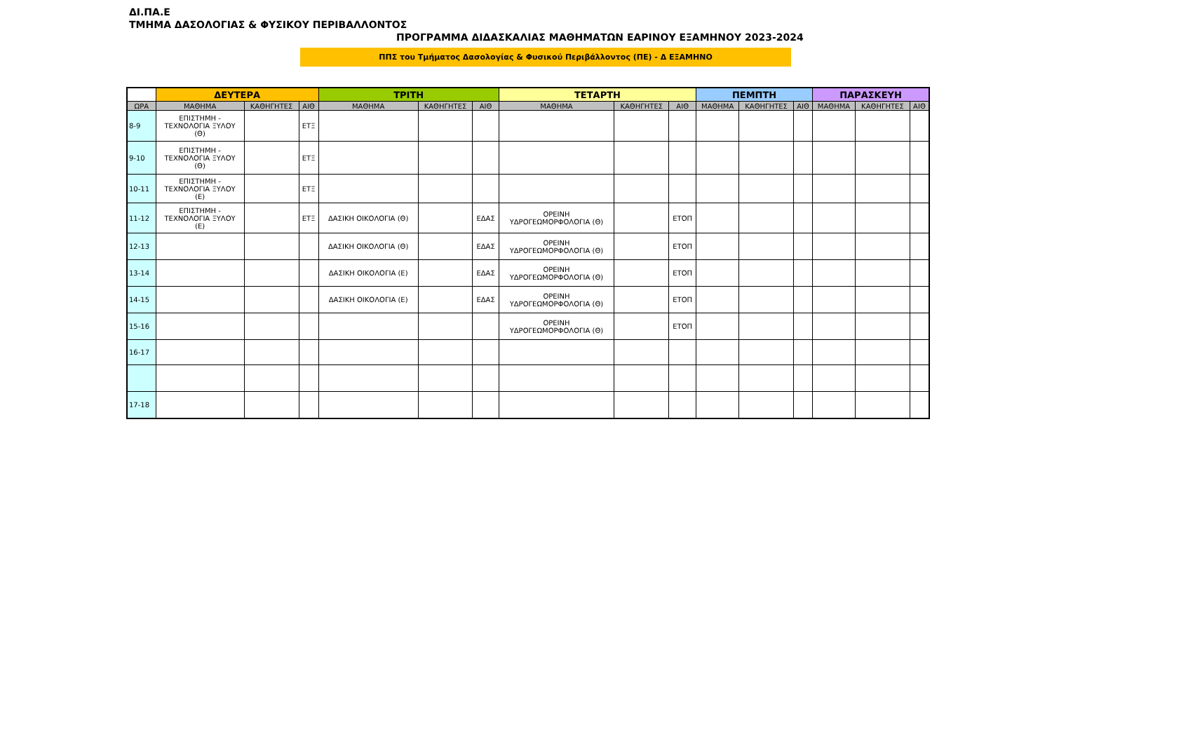ΔΙ.ΠΑ.Ε
ΤΜΗΜΑ ΔΑΣΟΛΟΓΙΑΣ & ΦΥΣΙΚΟΥ ΠΕΡΙΒΑΛΛΟΝΤΟΣ
ΠΡΟΓΡΑΜΜΑ ΔΙΔΑΣΚΑΛΙΑΣ ΜΑΘΗΜΑΤΩΝ ΕΑΡΙΝΟΥ ΕΞΑΜΗΝΟΥ 2023-2024
ΠΠΣ του Τμήματος Δασολογίας & Φυσικού Περιβάλλοντος (ΠΕ) - Δ ΕΞΑΜΗΝΟ
| | ΔΕΥΤΕΡΑ | | | ΤΡΙΤΗ | | | ΤΕΤΑΡΤΗ | | | ΠΕΜΠΤΗ | | | ΠΑΡΑΣΚΕΥΗ | | |
| --- | --- | --- | --- | --- | --- | --- | --- | --- | --- | --- | --- | --- | --- | --- | --- |
| ΩΡΑ | ΜΑΘΗΜΑ | ΚΑΘΗΓΗΤΕΣ | ΑΙΘ | ΜΑΘΗΜΑ | ΚΑΘΗΓΗΤΕΣ | ΑΙΘ | ΜΑΘΗΜΑ | ΚΑΘΗΓΗΤΕΣ | ΑΙΘ | ΜΑΘΗΜΑ | ΚΑΘΗΓΗΤΕΣ | ΑΙΘ | ΜΑΘΗΜΑ | ΚΑΘΗΓΗΤΕΣ | ΑΙΘ |
| 8-9 | ΕΠΙΣΤΗΜΗ - ΤΕΧΝΟΛΟΓΙΑ ΞΥΛΟΥ (Θ) | | ΕΤΞ | | | | | | | | | | | | |
| 9-10 | ΕΠΙΣΤΗΜΗ - ΤΕΧΝΟΛΟΓΙΑ ΞΥΛΟΥ (Θ) | | ΕΤΞ | | | | | | | | | | | | |
| 10-11 | ΕΠΙΣΤΗΜΗ - ΤΕΧΝΟΛΟΓΙΑ ΞΥΛΟΥ (Ε) | | ΕΤΞ | | | | | | | | | | | | |
| 11-12 | ΕΠΙΣΤΗΜΗ - ΤΕΧΝΟΛΟΓΙΑ ΞΥΛΟΥ (Ε) | | ΕΤΞ | ΔΑΣΙΚΗ ΟΙΚΟΛΟΓΙΑ (Θ) | | ΕΔΑΣ | ΟΡΕΙΝΗ ΥΔΡΟΓΕΩΜΟΡΦΟΛΟΓΙΑ (Θ) | | ΕΤΟΠ | | | | | | |
| 12-13 | | | | ΔΑΣΙΚΗ ΟΙΚΟΛΟΓΙΑ (Θ) | | ΕΔΑΣ | ΟΡΕΙΝΗ ΥΔΡΟΓΕΩΜΟΡΦΟΛΟΓΙΑ (Θ) | | ΕΤΟΠ | | | | | | |
| 13-14 | | | | ΔΑΣΙΚΗ ΟΙΚΟΛΟΓΙΑ (Ε) | | ΕΔΑΣ | ΟΡΕΙΝΗ ΥΔΡΟΓΕΩΜΟΡΦΟΛΟΓΙΑ (Θ) | | ΕΤΟΠ | | | | | | |
| 14-15 | | | | ΔΑΣΙΚΗ ΟΙΚΟΛΟΓΙΑ (Ε) | | ΕΔΑΣ | ΟΡΕΙΝΗ ΥΔΡΟΓΕΩΜΟΡΦΟΛΟΓΙΑ (Θ) | | ΕΤΟΠ | | | | | | |
| 15-16 | | | | | | | ΟΡΕΙΝΗ ΥΔΡΟΓΕΩΜΟΡΦΟΛΟΓΙΑ (Θ) | | ΕΤΟΠ | | | | | | |
| 16-17 | | | | | | | | | | | | | | | |
| 17-18 | | | | | | | | | | | | | | | |